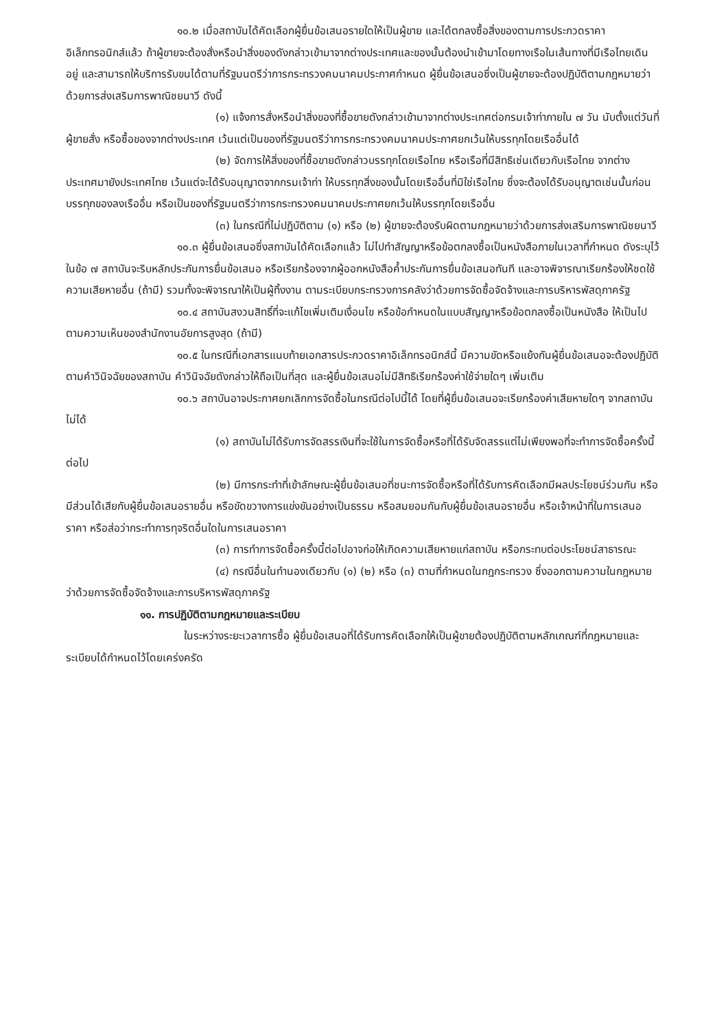๑๐.๒ เมื่อสถาบันได้คัดเลือกผู้ยื่นข้อเสนอรายใดให้เป็นผู้ขาย และได้ตกลงซื้อสิ่งของตามการประกวดราคาอิเล็กทรอนิกส์แล้ว ถ้าผู้ขายจะต้องสั่งหรือนำสิ่งของดังกล่าวเข้ามาจากต่างประเทศและของนั้นต้องนำเข้ามาโดยทางเรือในเส้นทางที่มีเรือไทยเดินอยู่ และสามารถให้บริการรับขนได้ตามที่รัฐมนตรีว่าการกระทรวงคมนาคมประกาศกำหนด ผู้ยื่นข้อเสนอซึ่งเป็นผู้ขายจะต้องปฏิบัติตามกฎหมายว่าด้วยการส่งเสริมการพาณิชยนาวี ดังนี้
(๑) แจ้งการสั่งหรือนำสิ่งของที่ซื้อขายดังกล่าวเข้ามาจากต่างประเทศต่อกรมเจ้าท่าภายใน ๗ วัน นับตั้งแต่วันที่ผู้ขายสั่ง หรือซื้อของจากต่างประเทศ เว้นแต่เป็นของที่รัฐมนตรีว่าการกระทรวงคมนาคมประกาศยกเว้นให้บรรทุกโดยเรืออื่นได้
(๒) จัดการให้สิ่งของที่ซื้อขายดังกล่าวบรรทุกโดยเรือไทย หรือเรือที่มีสิทธิเช่นเดียวกับเรือไทย จากต่างประเทศมายังประเทศไทย เว้นแต่จะได้รับอนุญาตจากกรมเจ้าท่า ให้บรรทุกสิ่งของนั้นโดยเรืออื่นที่มิใช่เรือไทย ซึ่งจะต้องได้รับอนุญาตเช่นนั้นก่อนบรรทุกของลงเรืออื่น หรือเป็นของที่รัฐมนตรีว่าการกระทรวงคมนาคมประกาศยกเว้นให้บรรทุกโดยเรืออื่น
(๓) ในกรณีที่ไม่ปฏิบัติตาม (๑) หรือ (๒) ผู้ขายจะต้องรับผิดตามกฎหมายว่าด้วยการส่งเสริมการพาณิชยนาวี
๑๐.๓ ผู้ยื่นข้อเสนอซึ่งสถาบันได้คัดเลือกแล้ว ไม่ไปทำสัญญาหรือข้อตกลงซื้อเป็นหนังสือภายในเวลาที่กำหนด ดังระบุไว้ในข้อ ๗ สถาบันจะริบหลักประกันการยื่นข้อเสนอ หรือเรียกร้องจากผู้ออกหนังสือค้ำประกันการยื่นข้อเสนอทันที และอาจพิจารณาเรียกร้องให้ชดใช้ความเสียหายอื่น (ถ้ามี) รวมทั้งจะพิจารณาให้เป็นผู้ทิ้งงาน ตามระเบียบกระทรวงการคลังว่าด้วยการจัดซื้อจัดจ้างและการบริหารพัสดุภาครัฐ
๑๐.๔ สถาบันสงวนสิทธิ์ที่จะแก้ไขเพิ่มเติมเงื่อนไข หรือข้อกำหนดในแบบสัญญาหรือข้อตกลงซื้อเป็นหนังสือ ให้เป็นไปตามความเห็นของสำนักงานอัยการสูงสุด (ถ้ามี)
๑๐.๕ ในกรณีที่เอกสารแนบท้ายเอกสารประกวดราคาอิเล็กทรอนิกส์นี้ มีความขัดหรือแย้งกันผู้ยื่นข้อเสนอจะต้องปฏิบัติตามคำวินิจฉัยของสถาบัน คำวินิจฉัยดังกล่าวให้ถือเป็นที่สุด และผู้ยื่นข้อเสนอไม่มีสิทธิเรียกร้องค่าใช้จ่ายใดๆ เพิ่มเติม
๑๐.๖ สถาบันอาจประกาศยกเลิกการจัดซื้อในกรณีต่อไปนี้ได้ โดยที่ผู้ยื่นข้อเสนอจะเรียกร้องค่าเสียหายใดๆ จากสถาบันไม่ได้
(๑) สถาบันไม่ได้รับการจัดสรรเงินที่จะใช้ในการจัดซื้อหรือที่ได้รับจัดสรรแต่ไม่เพียงพอที่จะทำการจัดซื้อครั้งนี้ต่อไป
(๒) มีการกระทำที่เข้าลักษณะผู้ยื่นข้อเสนอที่ชนะการจัดซื้อหรือที่ได้รับการคัดเลือกมีผลประโยชน์ร่วมกัน หรือมีส่วนได้เสียกับผู้ยื่นข้อเสนอรายอื่น หรือขัดขวางการแข่งขันอย่างเป็นธรรม หรือสมยอมกันกับผู้ยื่นข้อเสนอรายอื่น หรือเจ้าหน้าที่ในการเสนอราคา หรือส่อว่ากระทำการทุจริตอื่นใดในการเสนอราคา
(๓) การทำการจัดซื้อครั้งนี้ต่อไปอาจก่อให้เกิดความเสียหายแก่สถาบัน หรือกระทบต่อประโยชน์สาธารณะ
(๔) กรณีอื่นในทำนองเดียวกับ (๑) (๒) หรือ (๓) ตามที่กำหนดในกฎกระทรวง ซึ่งออกตามความในกฎหมายว่าด้วยการจัดซื้อจัดจ้างและการบริหารพัสดุภาครัฐ
๑๑. การปฏิบัติตามกฎหมายและระเบียบ
ในระหว่างระยะเวลาการซื้อ ผู้ยื่นข้อเสนอที่ได้รับการคัดเลือกให้เป็นผู้ขายต้องปฏิบัติตามหลักเกณฑ์ที่กฎหมายและระเบียบได้กำหนดไว้โดยเคร่งครัด